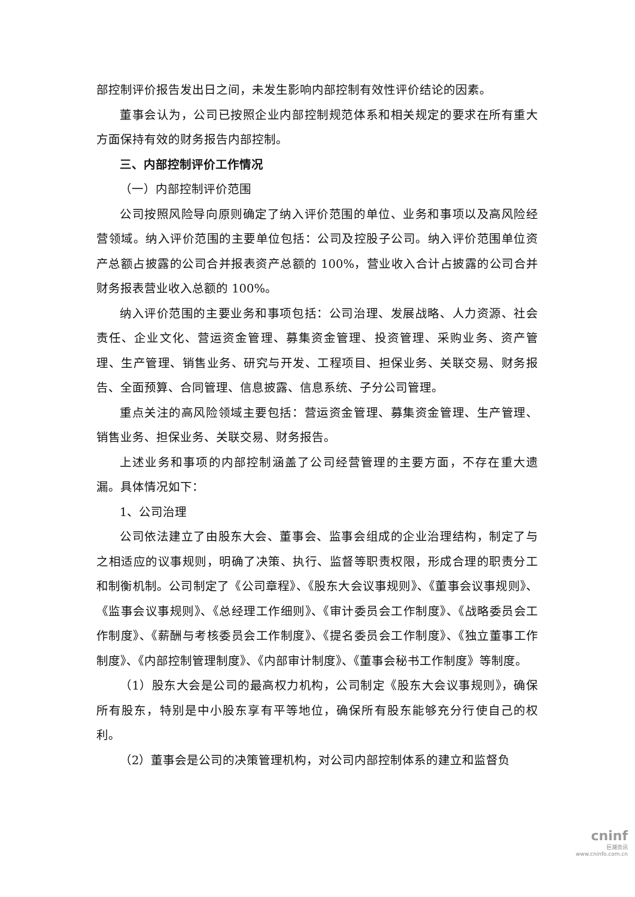部控制评价报告发出日之间，未发生影响内部控制有效性评价结论的因素。
董事会认为，公司已按照企业内部控制规范体系和相关规定的要求在所有重大方面保持有效的财务报告内部控制。
三、内部控制评价工作情况
（一）内部控制评价范围
公司按照风险导向原则确定了纳入评价范围的单位、业务和事项以及高风险经营领域。纳入评价范围的主要单位包括：公司及控股子公司。纳入评价范围单位资产总额占披露的公司合并报表资产总额的 100%，营业收入合计占披露的公司合并财务报表营业收入总额的 100%。
纳入评价范围的主要业务和事项包括：公司治理、发展战略、人力资源、社会责任、企业文化、营运资金管理、募集资金管理、投资管理、采购业务、资产管理、生产管理、销售业务、研究与开发、工程项目、担保业务、关联交易、财务报告、全面预算、合同管理、信息披露、信息系统、子分公司管理。
重点关注的高风险领域主要包括：营运资金管理、募集资金管理、生产管理、销售业务、担保业务、关联交易、财务报告。
上述业务和事项的内部控制涵盖了公司经营管理的主要方面，不存在重大遗漏。具体情况如下：
1、公司治理
公司依法建立了由股东大会、董事会、监事会组成的企业治理结构，制定了与之相适应的议事规则，明确了决策、执行、监督等职责权限，形成合理的职责分工和制衡机制。公司制定了《公司章程》、《股东大会议事规则》、《董事会议事规则》、《监事会议事规则》、《总经理工作细则》、《审计委员会工作制度》、《战略委员会工作制度》、《薪酬与考核委员会工作制度》、《提名委员会工作制度》、《独立董事工作制度》、《内部控制管理制度》、《内部审计制度》、《董事会秘书工作制度》等制度。
（1）股东大会是公司的最高权力机构，公司制定《股东大会议事规则》，确保所有股东，特别是中小股东享有平等地位，确保所有股东能够充分行使自己的权利。
（2）董事会是公司的决策管理机构，对公司内部控制体系的建立和监督负
cninf
巨潮资讯
www.cninfo.com.cn